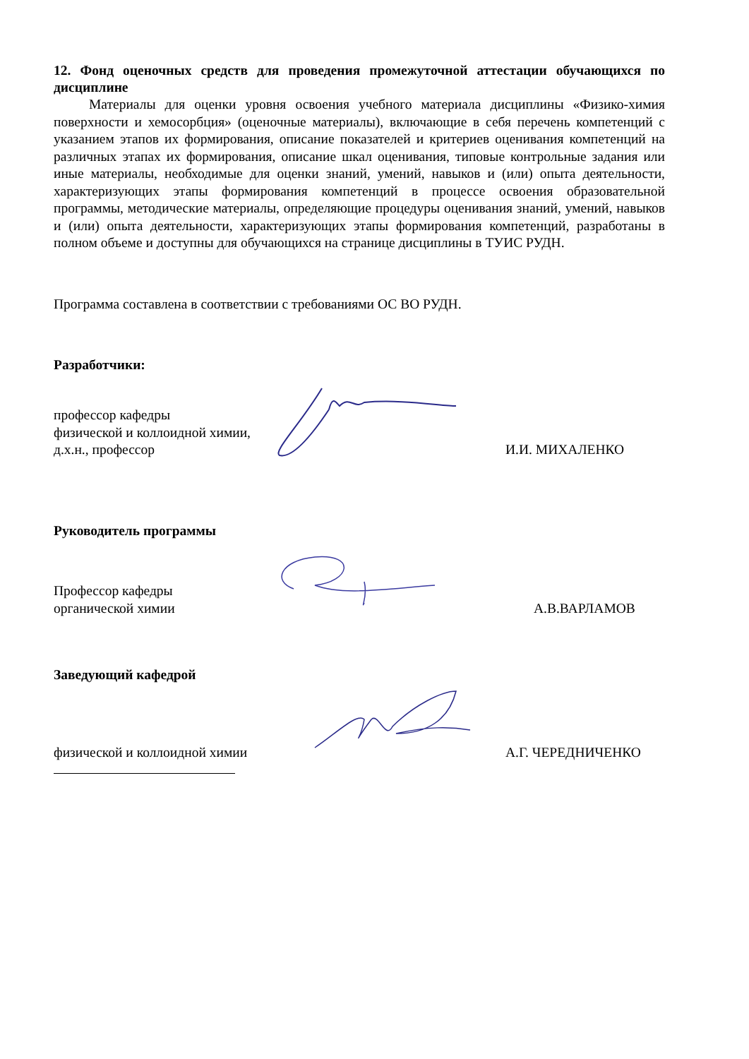12. Фонд оценочных средств для проведения промежуточной аттестации обучающихся по дисциплине
Материалы для оценки уровня освоения учебного материала дисциплины «Физико-химия поверхности и хемосорбция» (оценочные материалы), включающие в себя перечень компетенций с указанием этапов их формирования, описание показателей и критериев оценивания компетенций на различных этапах их формирования, описание шкал оценивания, типовые контрольные задания или иные материалы, необходимые для оценки знаний, умений, навыков и (или) опыта деятельности, характеризующих этапы формирования компетенций в процессе освоения образовательной программы, методические материалы, определяющие процедуры оценивания знаний, умений, навыков и (или) опыта деятельности, характеризующих этапы формирования компетенций, разработаны в полном объеме и доступны для обучающихся на странице дисциплины в ТУИС РУДН.
Программа составлена в соответствии с требованиями ОС ВО РУДН.
Разработчики:
профессор кафедры
физической и коллоидной химии,
д.х.н., профессор
И.И. МИХАЛЕНКО
Руководитель программы
Профессор кафедры
органической химии
А.В.ВАРЛАМОВ
Заведующий кафедрой
физической и коллоидной химии
А.Г. ЧЕРЕДНИЧЕНКО